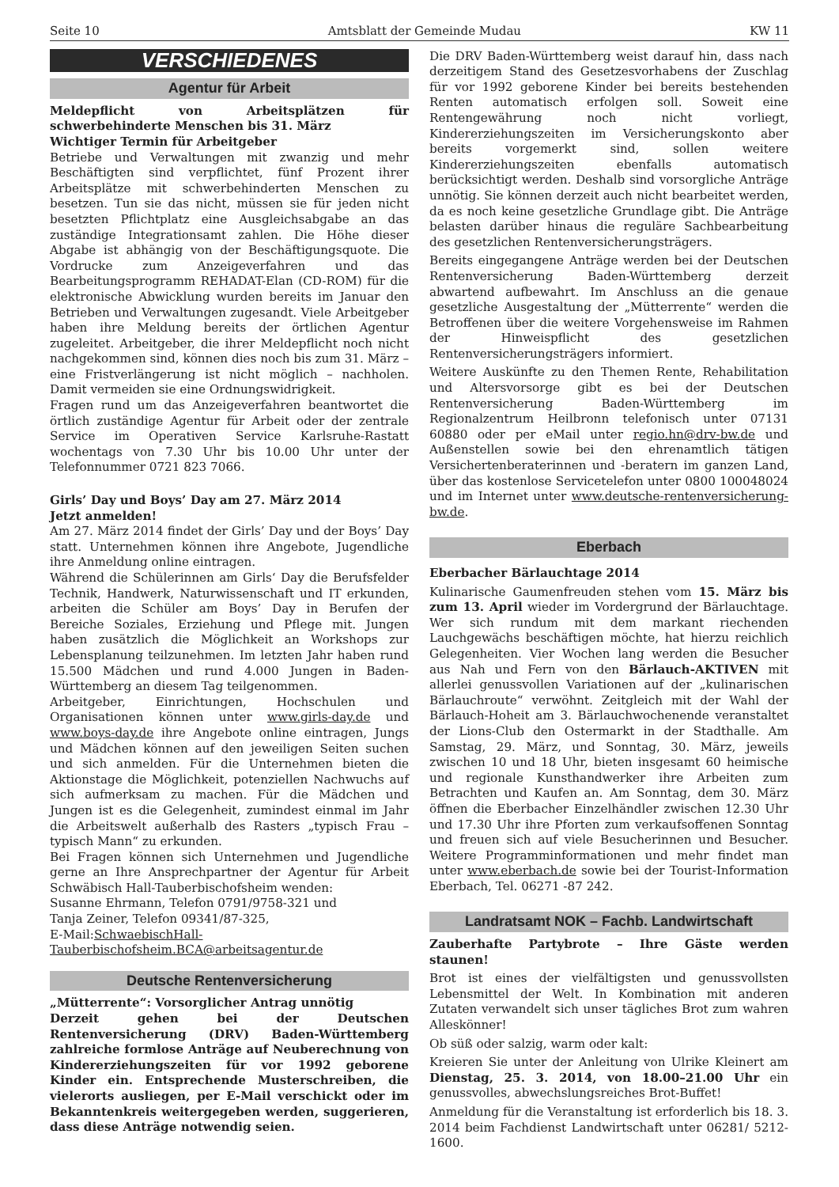Seite 10 Amtsblatt der Gemeinde Mudau KW 11
VERSCHIEDENES
Agentur für Arbeit
Meldepflicht von Arbeitsplätzen für schwerbehinderte Menschen bis 31. März
Wichtiger Termin für Arbeitgeber
Betriebe und Verwaltungen mit zwanzig und mehr Beschäftigten sind verpflichtet, fünf Prozent ihrer Arbeitsplätze mit schwerbehinderten Menschen zu besetzen. Tun sie das nicht, müssen sie für jeden nicht besetzten Pflichtplatz eine Ausgleichsabgabe an das zuständige Integrationsamt zahlen. Die Höhe dieser Abgabe ist abhängig von der Beschäftigungsquote. Die Vordrucke zum Anzeigeverfahren und das Bearbeitungsprogramm REHADAT-Elan (CD-ROM) für die elektronische Abwicklung wurden bereits im Januar den Betrieben und Verwaltungen zugesandt. Viele Arbeitgeber haben ihre Meldung bereits der örtlichen Agentur zugeleitet. Arbeitgeber, die ihrer Meldepflicht noch nicht nachgekommen sind, können dies noch bis zum 31. März – eine Fristverlängerung ist nicht möglich – nachholen. Damit vermeiden sie eine Ordnungswidrigkeit.
Fragen rund um das Anzeigeverfahren beantwortet die örtlich zuständige Agentur für Arbeit oder der zentrale Service im Operativen Service Karlsruhe-Rastatt wochentags von 7.30 Uhr bis 10.00 Uhr unter der Telefonnummer 0721 823 7066.
Girls’ Day und Boys’ Day am 27. März 2014
Jetzt anmelden!
Am 27. März 2014 findet der Girls’ Day und der Boys’ Day statt. Unternehmen können ihre Angebote, Jugendliche ihre Anmeldung online eintragen.
Während die Schülerinnen am Girls‘ Day die Berufsfelder Technik, Handwerk, Naturwissenschaft und IT erkunden, arbeiten die Schüler am Boys’ Day in Berufen der Bereiche Soziales, Erziehung und Pflege mit. Jungen haben zusätzlich die Möglichkeit an Workshops zur Lebensplanung teilzunehmen. Im letzten Jahr haben rund 15.500 Mädchen und rund 4.000 Jungen in Baden-Württemberg an diesem Tag teilgenommen.
Arbeitgeber, Einrichtungen, Hochschulen und Organisationen können unter www.girls-day.de und www.boys-day.de ihre Angebote online eintragen, Jungs und Mädchen können auf den jeweiligen Seiten suchen und sich anmelden. Für die Unternehmen bieten die Aktionstage die Möglichkeit, potenziellen Nachwuchs auf sich aufmerksam zu machen. Für die Mädchen und Jungen ist es die Gelegenheit, zumindest einmal im Jahr die Arbeitswelt außerhalb des Rasters „typisch Frau – typisch Mann“ zu erkunden.
Bei Fragen können sich Unternehmen und Jugendliche gerne an Ihre Ansprechpartner der Agentur für Arbeit Schwäbisch Hall-Tauberbischofsheim wenden:
Susanne Ehrmann, Telefon 0791/9758-321 und
Tanja Zeiner, Telefon 09341/87-325,
E-Mail:SchwaebischHall-Tauberbischofsheim.BCA@arbeitsagentur.de
Deutsche Rentenversicherung
„Mütterrente“: Vorsorglicher Antrag unnötig
Derzeit gehen bei der Deutschen Rentenversicherung (DRV) Baden-Württemberg zahlreiche formlose Anträge auf Neuberechnung von Kindererziehungszeiten für vor 1992 geborene Kinder ein. Entsprechende Musterschreiben, die vielerorts ausliegen, per E-Mail verschickt oder im Bekanntenkreis weitergegeben werden, suggerieren, dass diese Anträge notwendig seien.
Die DRV Baden-Württemberg weist darauf hin, dass nach derzeitigem Stand des Gesetzesvorhabens der Zuschlag für vor 1992 geborene Kinder bei bereits bestehenden Renten automatisch erfolgen soll. Soweit eine Rentengewährung noch nicht vorliegt, Kindererziehungszeiten im Versicherungskonto aber bereits vorgemerkt sind, sollen weitere Kindererziehungszeiten ebenfalls automatisch berücksichtigt werden. Deshalb sind vorsorgliche Anträge unnötig. Sie können derzeit auch nicht bearbeitet werden, da es noch keine gesetzliche Grundlage gibt. Die Anträge belasten darüber hinaus die reguläre Sachbearbeitung des gesetzlichen Rentenversicherungsträgers.
Bereits eingegangene Anträge werden bei der Deutschen Rentenversicherung Baden-Württemberg derzeit abwartend aufbewahrt. Im Anschluss an die genaue gesetzliche Ausgestaltung der „Mütterrente“ werden die Betroffenen über die weitere Vorgehensweise im Rahmen der Hinweispflicht des gesetzlichen Rentenversicherungsträgers informiert.
Weitere Auskünfte zu den Themen Rente, Rehabilitation und Altersvorsorge gibt es bei der Deutschen Rentenversicherung Baden-Württemberg im Regionalzentrum Heilbronn telefonisch unter 07131 60880 oder per eMail unter regio.hn@drv-bw.de und Außenstellen sowie bei den ehrenamtlich tätigen Versichertenberaterinnen und -beratern im ganzen Land, über das kostenlose Servicetelefon unter 0800 100048024 und im Internet unter www.deutsche-rentenversicherung-bw.de.
Eberbach
Eberbacher Bärlauchtage 2014
Kulinarische Gaumenfreuden stehen vom 15. März bis zum 13. April wieder im Vordergrund der Bärlauchtage. Wer sich rundum mit dem markant riechenden Lauchgewächs beschäftigen möchte, hat hierzu reichlich Gelegenheiten. Vier Wochen lang werden die Besucher aus Nah und Fern von den Bärlauch-AKTIVEN mit allerlei genussvollen Variationen auf der „kulinarischen Bärlauchroute“ verwöhnt. Zeitgleich mit der Wahl der Bärlauch-Hoheit am 3. Bärlauchwochenende veranstaltet der Lions-Club den Ostermarkt in der Stadthalle. Am Samstag, 29. März, und Sonntag, 30. März, jeweils zwischen 10 und 18 Uhr, bieten insgesamt 60 heimische und regionale Kunsthandwerker ihre Arbeiten zum Betrachten und Kaufen an. Am Sonntag, dem 30. März öffnen die Eberbacher Einzelhändler zwischen 12.30 Uhr und 17.30 Uhr ihre Pforten zum verkaufsoffenen Sonntag und freuen sich auf viele Besucherinnen und Besucher. Weitere Programminformationen und mehr findet man unter www.eberbach.de sowie bei der Tourist-Information Eberbach, Tel. 06271 -87 242.
Landratsamt NOK – Fachb. Landwirtschaft
Zauberhafte Partybrote – Ihre Gäste werden staunen!
Brot ist eines der vielfältigsten und genussvollsten Lebensmittel der Welt. In Kombination mit anderen Zutaten verwandelt sich unser tägliches Brot zum wahren Alleskönner!
Ob süß oder salzig, warm oder kalt:
Kreieren Sie unter der Anleitung von Ulrike Kleinert am Dienstag, 25. 3. 2014, von 18.00–21.00 Uhr ein genussvolles, abwechslungsreiches Brot-Buffet!
Anmeldung für die Veranstaltung ist erforderlich bis 18. 3. 2014 beim Fachdienst Landwirtschaft unter 06281/ 5212-1600.